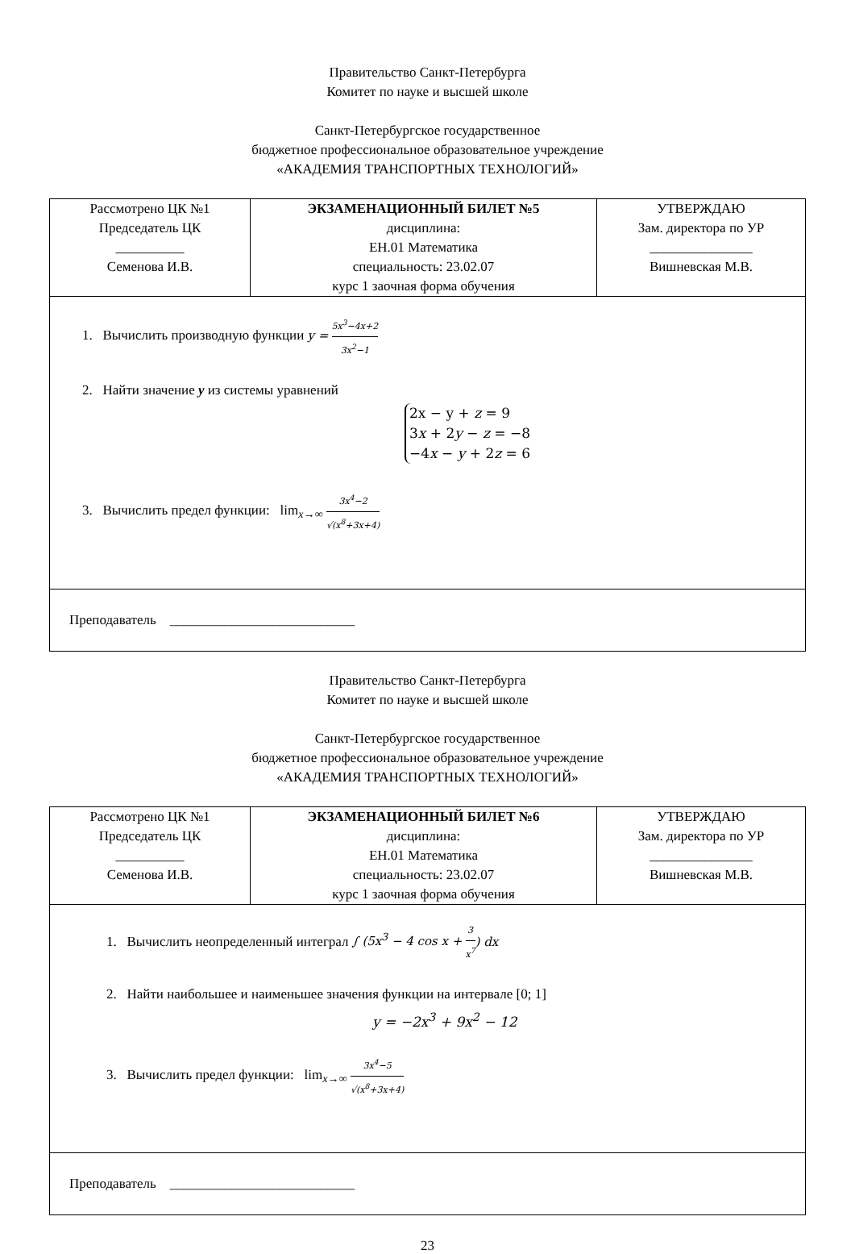Правительство Санкт-Петербурга
Комитет по науке и высшей школе
Санкт-Петербургское государственное
бюджетное профессиональное образовательное учреждение
«АКАДЕМИЯ ТРАНСПОРТНЫХ ТЕХНОЛОГИЙ»
| Рассмотрено ЦК №1 Председатель ЦК __________ Семенова И.В. | ЭКЗАМЕНАЦИОННЫЙ БИЛЕТ №5 дисциплина: ЕН.01 Математика специальность: 23.02.07 курс 1 заочная форма обучения | УТВЕРЖДАЮ Зам. директора по УР _______________ Вишневская М.В. |
| 1. Вычислить производную функции y = 5x<sup>3</sup>−4x+2 3x<sup>2</sup>−1 2. Найти значение y из системы уравнений 2x − y + z = 9 3 x + 2 y − z = −8 −4 x − y + 2 z = 6 3. Вычислить предел функции: lim<sub>x→∞</sub> 3x<sup>4</sup>−2 √(x<sup>8</sup>+3x+4) | | |
| Преподаватель ___________________________ | | |
Правительство Санкт-Петербурга
Комитет по науке и высшей школе
Санкт-Петербургское государственное
бюджетное профессиональное образовательное учреждение
«АКАДЕМИЯ ТРАНСПОРТНЫХ ТЕХНОЛОГИЙ»
| Рассмотрено ЦК №1 Председатель ЦК __________ Семенова И.В. | ЭКЗАМЕНАЦИОННЫЙ БИЛЕТ №6 дисциплина: ЕН.01 Математика специальность: 23.02.07 курс 1 заочная форма обучения | УТВЕРЖДАЮ Зам. директора по УР _______________ Вишневская М.В. |
| 1. Вычислить неопределенный интеграл ∫ (5x<sup>3</sup> − 4 cos x + 3 x<sup>7</sup> ) dx 2. Найти наибольшее и наименьшее значения функции на интервале [0; 1] y = −2x<sup>3</sup> + 9x<sup>2</sup> − 12 3. Вычислить предел функции: lim<sub>x→∞</sub> 3x<sup>4</sup>−5 √(x<sup>8</sup>+3x+4) | | |
| Преподаватель ___________________________ | | |
23